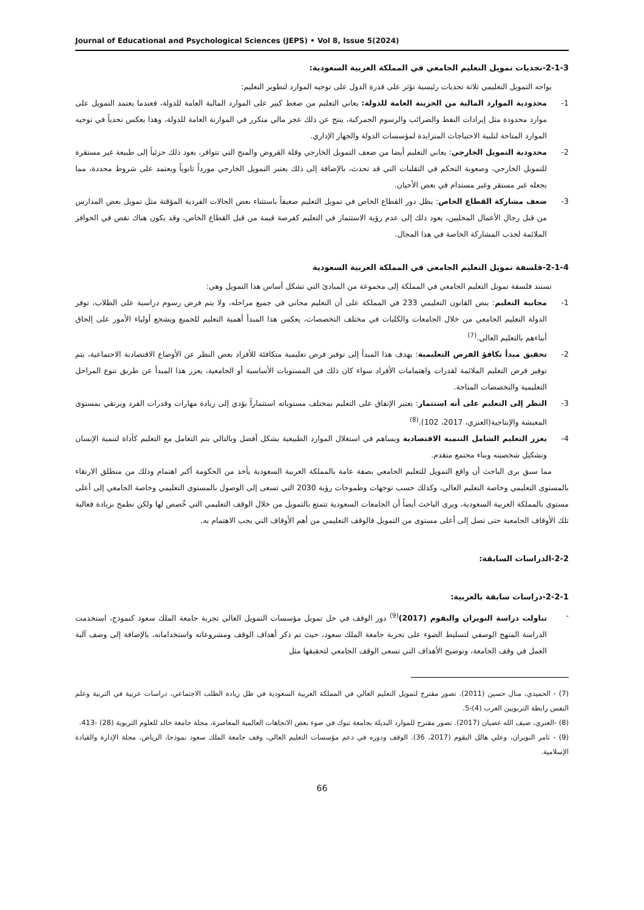Journal of Educational and Psychological Sciences (JEPS) • Vol 8, Issue 5(2024)
2-1-3-تحديات تمويل التعليم الجامعي في المملكة العربية السعودية:
يواجه التمويل التعليمي ثلاثة تحديات رئيسية تؤثر على قدرة الدول على توجيه الموارد لتطوير التعليم:
1- محدودية الموارد المالية من الخزينة العامة للدولة: يعاني التعليم من ضغط كبير على الموارد المالية العامة للدولة، فعندما يعتمد التمويل على موارد محدودة مثل إيرادات النفط والضرائب والرسوم الجمركية، ينتج عن ذلك عجز مالي متكرر في الموازنة العامة للدولة، وهذا يعكس تحدياً في توجيه الموارد المتاحة لتلبية الاحتياجات المتزايدة لمؤسسات الدولة والجهاز الإداري.
2- محدودية التمويل الخارجي: يعاني التعليم أيضا من ضعف التمويل الخارجي وقلة القروض والمنح التي تتوافر، يعود ذلك جزئياً إلى طبيعة غير مستقرة للتمويل الخارجي، وصعوبة التحكم في التقلبات التي قد تحدث، بالإضافة إلى ذلك يعتبر التمويل الخارجي مورداً ثانوياً ويعتمد على شروط محددة، مما يجعله غير مستقر وغير مستدام في بعض الأحيان.
3- ضعف مشاركة القطاع الخاص: يظل دور القطاع الخاص في تمويل التعليم ضعيفاً باستثناء بعض الحالات الفردية المؤقتة مثل تمويل بعض المدارس من قبل رجال الأعمال المحليين، يعود ذلك إلى عدم رؤية الاستثمار في التعليم كفرصة قيمة من قبل القطاع الخاص، وقد يكون هناك نقص في الحوافز الملائمة لجذب المشاركة الخاصة في هذا المجال.
2-1-4-فلسفة تمويل التعليم الجامعي في المملكة العربية السعودية
تستند فلسفة تمويل التعليم الجامعي في المملكة إلى مجموعة من المبادئ التي تشكل أساس هذا التمويل وهي:
1- مجانية التعليم: ينص القانون التعليمي 233 في المملكة على أن التعليم مجاني في جميع مراحله، ولا يتم فرض رسوم دراسية على الطلاب، توفر الدولة التعليم الجامعي من خلال الجامعات والكليات في مختلف التخصصات، يعكس هذا المبدأ أهمية التعليم للجميع ويشجع أولياء الأمور على إلحاق أبناءهم بالتعليم العالي.<sup>(7)</sup>
2- تحقيق مبدأ تكافؤ الفرص التعليمية: يهدف هذا المبدأ إلى توفير فرص تعليمية متكافئة للأفراد بعض النظر عن الأوضاع الاقتصادية الاجتماعية، يتم توفير فرص التعليم الملائمة لقدرات واهتمامات الأفراد سواء كان ذلك في المستويات الأساسية أو الجامعية، يعزز هذا المبدأ عن طريق تنوع المراحل التعليمية والتخصصات المتاحة.
3- النظر إلى التعليم على أنه استثمار: يعتبر الإنفاق على التعليم بمختلف مستوياته استثماراً يؤدي إلى زيادة مهارات وقدرات الفرد ويرتقي بمستوى المعيشة والإنتاجية(العنزي، 2017، 102).<sup>(8)</sup>
4- يعزز التعليم الشامل التنمية الاقتصادية ويساهم في استغلال الموارد الطبيعية بشكل أفضل وبالتالي يتم التعامل مع التعليم كأداة لتنمية الإنسان وتشكيل شخصيته وبناء مجتمع متقدم.
مما سبق يرى الباحث أن واقع التمويل للتعليم الجامعي بصفة عامة بالمملكة العربية السعودية يأخذ من الحكومة أكبر اهتمام وذلك من منطلق الارتقاء بالمستوى التعليمي وخاصة التعليم العالي، وكذلك حسب توجهات وطموحات رؤية 2030 التي تسعى إلى الوصول بالمستوى التعليمي وخاصة الجامعي إلى أعلى مستوى بالمملكة العربية السعودية، ويرى الباحث أيضاً أن الجامعات السعودية تتمتع بالتمويل من خلال الوقف التعليمي التي خُصص لها ولكن نطمح بزيادة فعالية تلك الأوقاف الجامعية حتى تصل إلى أعلى مستوى من التمويل فالوقف التعليمي من أهم الأوقاف التي يجب الاهتمام به.
2-2-الدراسات السابقة:
2-2-1-دراسات سابقة بالعربية:
- تناولت دراسة النويران والبقوم (2017)<sup>(9)</sup> دور الوقف في حل تمويل مؤسسات التمويل العالي تجربة جامعة الملك سعود كنموذج، استخدمت الدراسة المنهج الوصفي لتسليط الضوء على تجربة جامعة الملك سعود، حيث تم ذكر أهداف الوقف ومشروعاته واستخداماته، بالإضافة إلى وصف آلية العمل في وقف الجامعة، وتوضيح الأهداف التي تسعى الوقف الجامعي لتحقيقها مثل
(7) - الحميدي، منال حسين (2011). تصور مقترح لتمويل التعليم العالي في المملكة العربية السعودية في ظل زيادة الطلب الاجتماعي، دراسات عربية في التربية وعلم النفس رابطة التربويين العرب (4)-5.
(8) -العنزي، ضيف الله غضيان (2017). تصور مقترح للموارد البديلة بجامعة تبوك في ضوء بعض الاتجاهات العالمية المعاصرة، مجلة جامعة خالد للعلوم التربوية (28) -413.
(9) - ثامر النويران، وعلي هالل البقوم (2017، 36). الوقف ودوره في دعم مؤسسات التعليم العالي، وقف جامعة الملك سعود نموذجا، الرياض، مجلة الإدارة والقيادة الإسلامية.
66